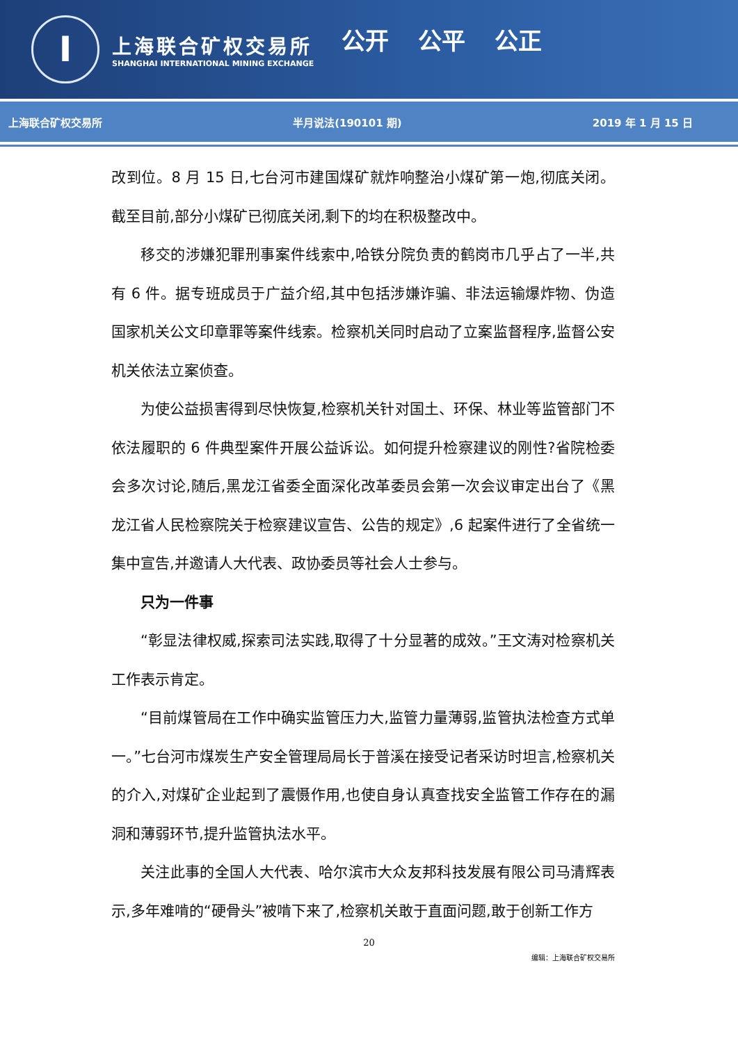I
上海联合矿权交易所
SHANGHAI INTERNATIONAL MINING EXCHANGE
公开 公平 公正
上海联合矿权交易所 半月说法(190101 期) 2019 年 1 月 15 日
改到位。8 月 15 日,七台河市建国煤矿就炸响整治小煤矿第一炮,彻底关闭。截至目前,部分小煤矿已彻底关闭,剩下的均在积极整改中。
移交的涉嫌犯罪刑事案件线索中,哈铁分院负责的鹤岗市几乎占了一半,共有 6 件。据专班成员于广益介绍,其中包括涉嫌诈骗、非法运输爆炸物、伪造国家机关公文印章罪等案件线索。检察机关同时启动了立案监督程序,监督公安机关依法立案侦查。
为使公益损害得到尽快恢复,检察机关针对国土、环保、林业等监管部门不依法履职的 6 件典型案件开展公益诉讼。如何提升检察建议的刚性?省院检委会多次讨论,随后,黑龙江省委全面深化改革委员会第一次会议审定出台了《黑龙江省人民检察院关于检察建议宣告、公告的规定》,6 起案件进行了全省统一集中宣告,并邀请人大代表、政协委员等社会人士参与。
只为一件事
“彰显法律权威,探索司法实践,取得了十分显著的成效。”王文涛对检察机关工作表示肯定。
“目前煤管局在工作中确实监管压力大,监管力量薄弱,监管执法检查方式单一。”七台河市煤炭生产安全管理局局长于普溪在接受记者采访时坦言,检察机关的介入,对煤矿企业起到了震慑作用,也使自身认真查找安全监管工作存在的漏洞和薄弱环节,提升监管执法水平。
关注此事的全国人大代表、哈尔滨市大众友邦科技发展有限公司马清辉表示,多年难啃的“硬骨头”被啃下来了,检察机关敢于直面问题,敢于创新工作方
20
编辑：上海联合矿权交易所